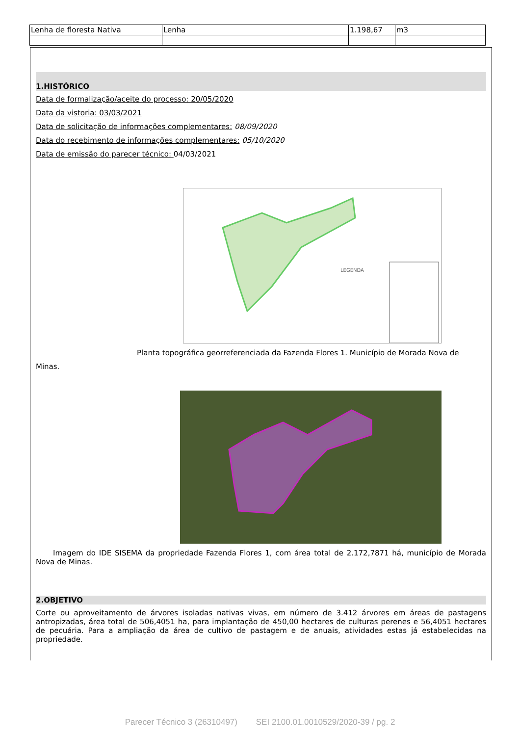| Lenha de floresta Nativa | Lenha | 1.198,67 | m3 |
1.HISTÓRICO
Data de formalização/aceite do processo: 20/05/2020
Data da vistoria: 03/03/2021
Data de solicitação de informações complementares: 08/09/2020
Data do recebimento de informações complementares: 05/10/2020
Data de emissão do parecer técnico: 04/03/2021
LEGENDA
Planta topográfica georreferenciada da Fazenda Flores 1. Município de Morada Nova de
Minas.
Imagem do IDE SISEMA da propriedade Fazenda Flores 1, com área total de 2.172,7871 há, município de Morada Nova de Minas.
2.OBJETIVO
Corte ou aproveitamento de árvores isoladas nativas vivas, em número de 3.412 árvores em áreas de pastagens antropizadas, área total de 506,4051 ha, para implantação de 450,00 hectares de culturas perenes e 56,4051 hectares de pecuária. Para a ampliação da área de cultivo de pastagem e de anuais, atividades estas já estabelecidas na propriedade.
Parecer Técnico 3 (26310497) SEI 2100.01.0010529/2020-39 / pg. 2